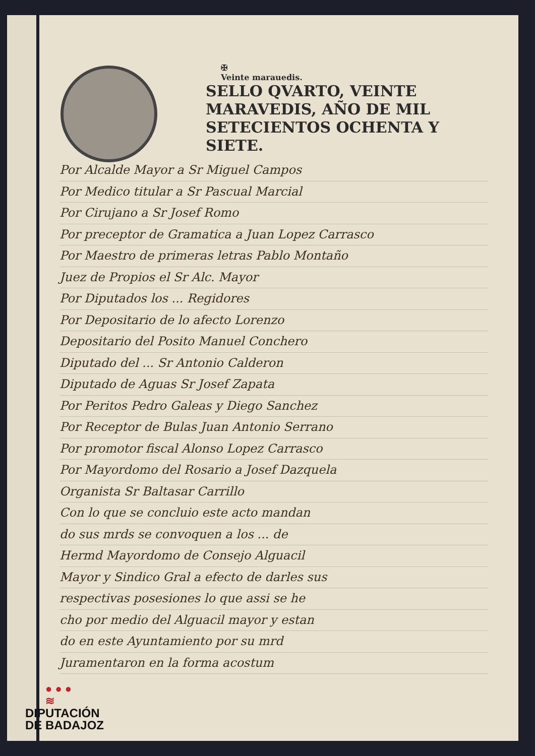✠
Veinte marauedis.
SELLO QVARTO, VEINTE MARAVEDIS, AÑO DE MIL SETECIENTOS OCHENTA Y SIETE.
Por Alcalde Mayor a Sr Miguel Campos
Por Medico titular a Sr Pascual Marcial
Por Cirujano a Sr Josef Romo
Por preceptor de Gramatica a Juan Lopez Carrasco
Por Maestro de primeras letras Pablo Montaño
Juez de Propios el Sr Alc. Mayor
Por Diputados los ... Regidores
Por Depositario de lo afecto Lorenzo
Depositario del Posito Manuel Conchero
Diputado del ... Sr Antonio Calderon
Diputado de Aguas Sr Josef Zapata
Por Peritos Pedro Galeas y Diego Sanchez
Por Receptor de Bulas Juan Antonio Serrano
Por promotor fiscal Alonso Lopez Carrasco
Por Mayordomo del Rosario a Josef Dazquela
Organista Sr Baltasar Carrillo
Con lo que se concluio este acto mandan
do sus mrds se convoquen a los ... de
Hermd Mayordomo de Consejo Alguacil
Mayor y Sindico Gral a efecto de darles sus
respectivas posesiones lo que assi se he
cho por medio del Alguacil mayor y estan
do en este Ayuntamiento por su mrd
Juramentaron en la forma acostum
● ● ●
≋
DIPUTACIÓN
DE BADAJOZ